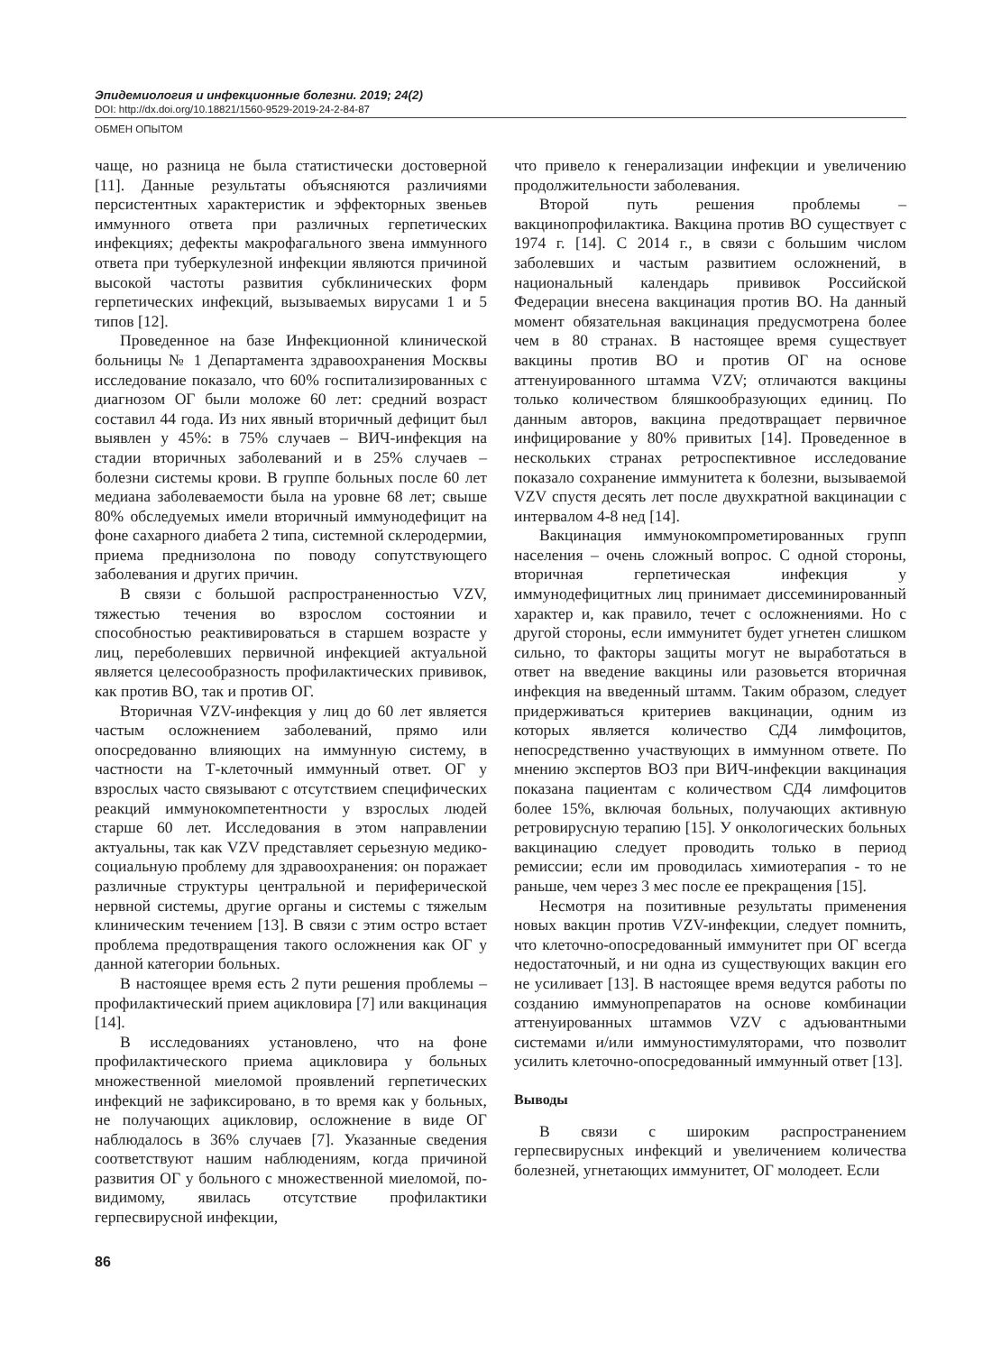Эпидемиология и инфекционные болезни. 2019; 24(2)
DOI: http://dx.doi.org/10.18821/1560-9529-2019-24-2-84-87
ОБМЕН ОПЫТОМ
чаще, но разница не была статистически достоверной [11]. Данные результаты объясняются различиями персистентных характеристик и эффекторных звеньев иммунного ответа при различных герпетических инфекциях; дефекты макрофагального звена иммунного ответа при туберкулезной инфекции являются причиной высокой частоты развития субклинических форм герпетических инфекций, вызываемых вирусами 1 и 5 типов [12].
Проведенное на базе Инфекционной клинической больницы № 1 Департамента здравоохранения Москвы исследование показало, что 60% госпитализированных с диагнозом ОГ были моложе 60 лет: средний возраст составил 44 года. Из них явный вторичный дефицит был выявлен у 45%: в 75% случаев – ВИЧ-инфекция на стадии вторичных заболеваний и в 25% случаев – болезни системы крови. В группе больных после 60 лет медиана заболеваемости была на уровне 68 лет; свыше 80% обследуемых имели вторичный иммунодефицит на фоне сахарного диабета 2 типа, системной склеродермии, приема преднизолона по поводу сопутствующего заболевания и других причин.
В связи с большой распространенностью VZV, тяжестью течения во взрослом состоянии и способностью реактивироваться в старшем возрасте у лиц, переболевших первичной инфекцией актуальной является целесообразность профилактических прививок, как против ВО, так и против ОГ.
Вторичная VZV-инфекция у лиц до 60 лет является частым осложнением заболеваний, прямо или опосредованно влияющих на иммунную систему, в частности на Т-клеточный иммунный ответ. ОГ у взрослых часто связывают с отсутствием специфических реакций иммунокомпетентности у взрослых людей старше 60 лет. Исследования в этом направлении актуальны, так как VZV представляет серьезную медико-социальную проблему для здравоохранения: он поражает различные структуры центральной и периферической нервной системы, другие органы и системы с тяжелым клиническим течением [13]. В связи с этим остро встает проблема предотвращения такого осложнения как ОГ у данной категории больных.
В настоящее время есть 2 пути решения проблемы – профилактический прием ацикловира [7] или вакцинация [14].
В исследованиях установлено, что на фоне профилактического приема ацикловира у больных множественной миеломой проявлений герпетических инфекций не зафиксировано, в то время как у больных, не получающих ацикловир, осложнение в виде ОГ наблюдалось в 36% случаев [7]. Указанные сведения соответствуют нашим наблюдениям, когда причиной развития ОГ у больного с множественной миеломой, по-видимому, явилась отсутствие профилактики герпесвирусной инфекции,
что привело к генерализации инфекции и увеличению продолжительности заболевания.
Второй путь решения проблемы – вакцинопрофилактика. Вакцина против ВО существует с 1974 г. [14]. С 2014 г., в связи с большим числом заболевших и частым развитием осложнений, в национальный календарь прививок Российской Федерации внесена вакцинация против ВО. На данный момент обязательная вакцинация предусмотрена более чем в 80 странах. В настоящее время существует вакцины против ВО и против ОГ на основе аттенуированного штамма VZV; отличаются вакцины только количеством бляшкообразующих единиц. По данным авторов, вакцина предотвращает первичное инфицирование у 80% привитых [14]. Проведенное в нескольких странах ретроспективное исследование показало сохранение иммунитета к болезни, вызываемой VZV спустя десять лет после двухкратной вакцинации с интервалом 4-8 нед [14].
Вакцинация иммунокомпрометированных групп населения – очень сложный вопрос. С одной стороны, вторичная герпетическая инфекция у иммунодефицитных лиц принимает диссеминированный характер и, как правило, течет с осложнениями. Но с другой стороны, если иммунитет будет угнетен слишком сильно, то факторы защиты могут не выработаться в ответ на введение вакцины или разовьется вторичная инфекция на введенный штамм. Таким образом, следует придерживаться критериев вакцинации, одним из которых является количество СД4 лимфоцитов, непосредственно участвующих в иммунном ответе. По мнению экспертов ВОЗ при ВИЧ-инфекции вакцинация показана пациентам с количеством СД4 лимфоцитов более 15%, включая больных, получающих активную ретровирусную терапию [15]. У онкологических больных вакцинацию следует проводить только в период ремиссии; если им проводилась химиотерапия - то не раньше, чем через 3 мес после ее прекращения [15].
Несмотря на позитивные результаты применения новых вакцин против VZV-инфекции, следует помнить, что клеточно-опосредованный иммунитет при ОГ всегда недостаточный, и ни одна из существующих вакцин его не усиливает [13]. В настоящее время ведутся работы по созданию иммунопрепаратов на основе комбинации аттенуированных штаммов VZV с адъювантными системами и/или иммуностимуляторами, что позволит усилить клеточно-опосредованный иммунный ответ [13].
Выводы
В связи с широким распространением герпесвирусных инфекций и увеличением количества болезней, угнетающих иммунитет, ОГ молодеет. Если
86